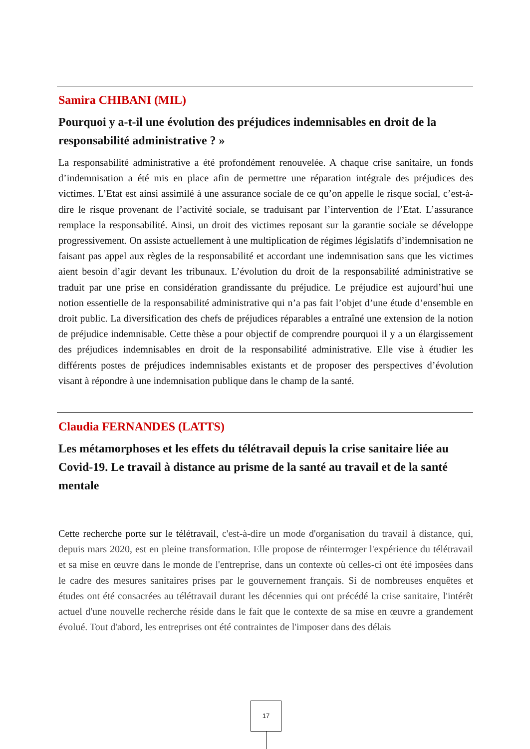Samira CHIBANI (MIL)
Pourquoi y a-t-il une évolution des préjudices indemnisables en droit de la responsabilité administrative ? »
La responsabilité administrative a été profondément renouvelée. A chaque crise sanitaire, un fonds d’indemnisation a été mis en place afin de permettre une réparation intégrale des préjudices des victimes. L’Etat est ainsi assimilé à une assurance sociale de ce qu’on appelle le risque social, c’est-à-dire le risque provenant de l’activité sociale, se traduisant par l’intervention de l’Etat. L’assurance remplace la responsabilité. Ainsi, un droit des victimes reposant sur la garantie sociale se développe progressivement. On assiste actuellement à une multiplication de régimes législatifs d’indemnisation ne faisant pas appel aux règles de la responsabilité et accordant une indemnisation sans que les victimes aient besoin d’agir devant les tribunaux. L’évolution du droit de la responsabilité administrative se traduit par une prise en considération grandissante du préjudice. Le préjudice est aujourd’hui une notion essentielle de la responsabilité administrative qui n’a pas fait l’objet d’une étude d’ensemble en droit public. La diversification des chefs de préjudices réparables a entraîné une extension de la notion de préjudice indemnisable. Cette thèse a pour objectif de comprendre pourquoi il y a un élargissement des préjudices indemnisables en droit de la responsabilité administrative. Elle vise à étudier les différents postes de préjudices indemnisables existants et de proposer des perspectives d’évolution visant à répondre à une indemnisation publique dans le champ de la santé.
Claudia FERNANDES (LATTS)
Les métamorphoses et les effets du télétravail depuis la crise sanitaire liée au Covid-19. Le travail à distance au prisme de la santé au travail et de la santé mentale
Cette recherche porte sur le télétravail, c'est-à-dire un mode d'organisation du travail à distance, qui, depuis mars 2020, est en pleine transformation. Elle propose de réinterroger l'expérience du télétravail et sa mise en œuvre dans le monde de l'entreprise, dans un contexte où celles-ci ont été imposées dans le cadre des mesures sanitaires prises par le gouvernement français. Si de nombreuses enquêtes et études ont été consacrées au télétravail durant les décennies qui ont précédé la crise sanitaire, l'intérêt actuel d'une nouvelle recherche réside dans le fait que le contexte de sa mise en œuvre a grandement évolué. Tout d'abord, les entreprises ont été contraintes de l'imposer dans des délais
17